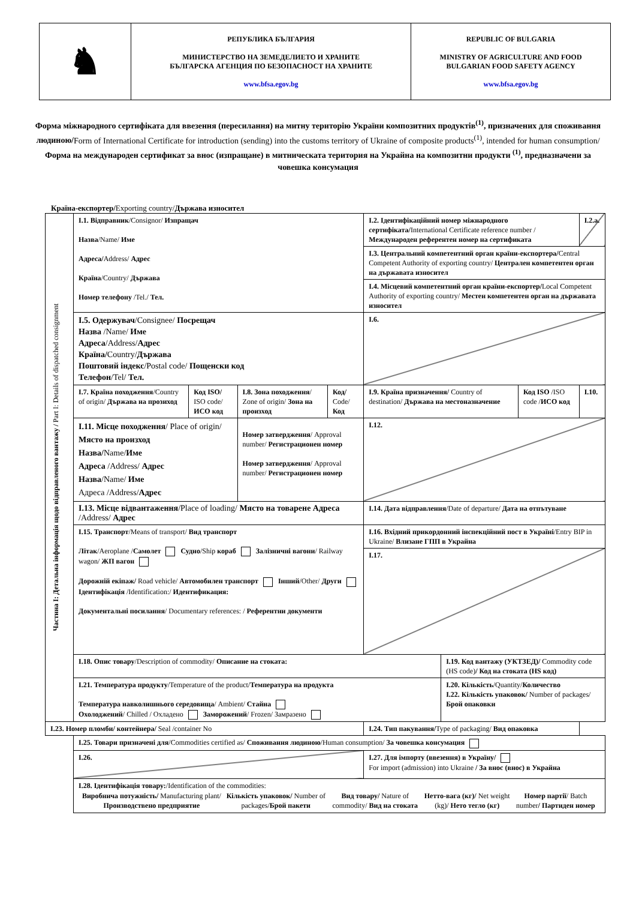| ♞ | РЕПУБЛИКА БЪЛГАРИЯ МИНИСТЕРСТВО НА ЗЕМЕДЕЛИЕТО И ХРАНИТЕ БЪЛГАРСКА АГЕНЦИЯ ПО БЕЗОПАСНОСТ НА ХРАНИТЕ www.bfsa.egov.bg | REPUBLIC OF BULGARIA MINISTRY OF AGRICULTURE AND FOOD BULGARIAN FOOD SAFETY AGENCY www.bfsa.egov.bg |
Форма міжнародного сертифіката для ввезення (пересилання) на митну територію України композитних продуктів<sup>(1)</sup>, призначених для споживання людиною/Form of International Certificate for introduction (sending) into the customs territory of Ukraine of composite products<sup>(1)</sup>, intended for human consumption/ Форма на международен сертификат за внос (изпращане) в митническата територия на Украйна на композитни продукти <sup>(1)</sup>, предназначени за човешка консумация
Країна-експортер/Exporting country/Държава износител
| Частина I: Детальна інформація щодо відправленого вантажу / Part I: Details of dispatched consignment | I.1. Відправник /Consignor/ Изпращач Назва /Name/ Име Адреса/ Address/ Адрес Країна /Country/ Държава Номер телефону /Tel./ Тел. | | | | I.2. Ідентифікаційний номер міжнародного сертифіката/ International Certificate reference number / Международен референтен номер на сертификата | | | I.2.a. |
| | | | | | I.3. Центральний компетентний орган країни-експортера/ Central Competent Authority of exporting country/ Централен компетентен орган на държавата износител | | | |
| | | | | | I.4. Місцевий компетентний орган країни-експортер/ Local Competent Authority of exporting country/ Местен компетентен орган на държавата износител | | | |
| | I.5. Одержувач /Consignee/ Посрещач Назва /Name/ Име Адреса /Address/ Адрес Країна/ Country/ Държава Поштовий індекс /Postal code/ Пощенски код Телефон /Tel/ Тел. | | | | I.6. | | | |
| | I.7. Країна походження /Country of origin/ Държава на прозиход | Код ISO/ ISO code/ ИСО код | I.8. Зона походження / Zone of origin/ Зона на произход | Код/ Code/ Код | I.9. Країна призначення/ Country of destination/ Държава на местоназначение | | Код ISO /ISO code / ИСО код | I.10. |
| | I.11. Місце походження / Place of origin/ Място на произход Назва/ Name/ Име Адреса /Address/ Адрес Назва /Name/ Име Адреса /Address/ Адрес | | Номер затвердження / Approval number/ Регистрационен номер Номер затвердження / Approval number/ Регистрационен номер | | I.12. | | | |
| | I.13. Місце відвантаження /Place of loading/ Място на товарене Адреса /Address/ Адрес | | | | I.14. Дата відправлення /Date of departure/ Дата на отпътуване | | | |
| | I.15. Транспорт /Means of transport/ Вид транспорт Літак /Aeroplane / Самолет Судно /Ship кораб Залізничні вагони / Railway wagon/ ЖП вагон Дорожній екіпаж/ Road vehicle/ Автомобилен транспорт Інший /Other/ Други Ідентифікація /Identification:/ Идентификация: Документальні посилання / Documentary references: / Референтни документи | | | | I.16. Вхідний прикордонний інспекційний пост в Україні /Entry BIP in Ukraine/ Влизане ГПП в Украйна | | | |
| | | | | | I.17. | | | |
| | I.18. Опис товару /Description of commodity/ Описание на стоката: | | | | | I.19. Код вантажу (УКТЗЕД)/ Commodity code (HS code) / Код на стоката (HS код) | | |
| | I.21. Температура продукту /Temperature of the product/ Температура на продукта Температура навколишнього середовища / Ambient/ Стайна Охолоджений / Chilled / Охладено Заморожений / Frozen/ Замразено | | | | | I.20. Кількість /Quantity/ Количество I.22. Кількість упаковок/ Number of packages/ Брой опаковки | | |
| I.23. Номер пломби/ контейнера/ Seal /container No | | | | | I.24. Тип пакування/ Type of packaging/ Вид опаковка | | | |
| | I.25. Товари призначені для /Commodities certified as/ Споживання людиною /Human consumption/ За човешка консумация | | | | | | | |
| | I.26. | | | | I.27. Для імпорту (ввезення) в Україну/ For import (admission) into Ukraine / За внос (внос) в Украйна | | | |
| | I.28. Ідентифікація товару: /Identification of the commodities: / Виробнича потужність/ Manufacturing plant/ Производствено предприятие / Кількість упаковок/ Number of packages/ Брой пакети / Вид товару/ Nature of commodity/ Вид на стоката / Нетто-вага (кг)/ Net weight (kg)/ Нето тегло (кг) / Номер партії / Batch number / Партиден номер / / --- / --- / --- / --- / --- / | | | | | | | |